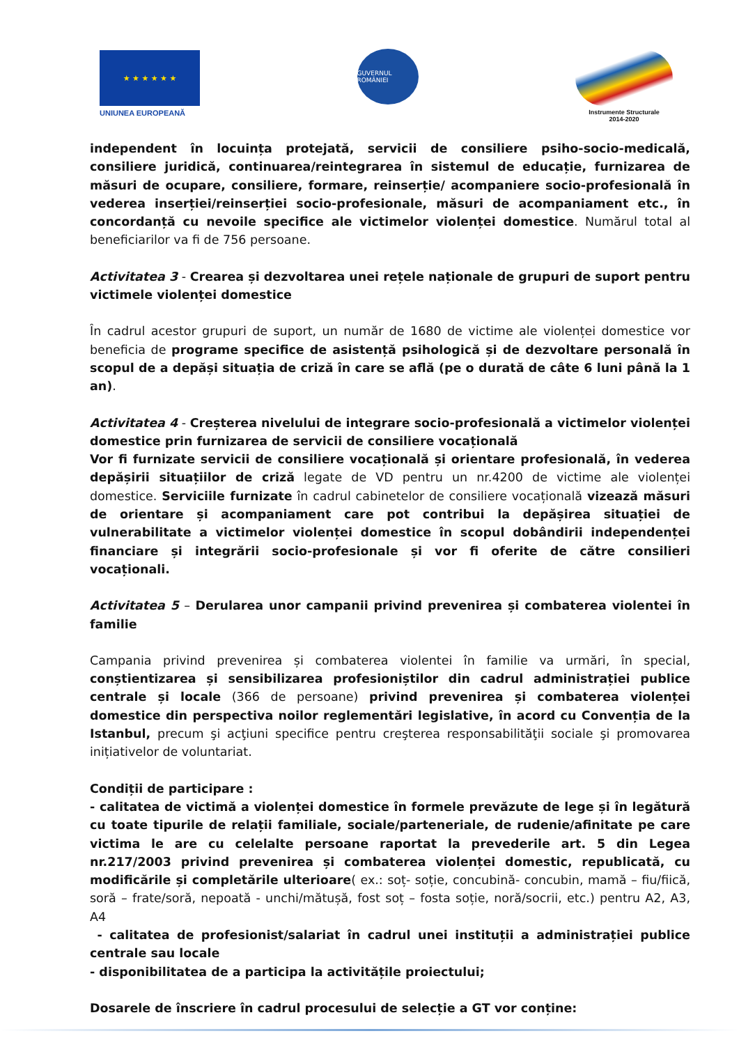★ ★ ★ ★ ★ ★
UNIUNEA EUROPEANĂ
GUVERNUL ROMÂNIEI
Instrumente Structurale
2014-2020
independent în locuința protejată, servicii de consiliere psiho-socio-medicală, consiliere juridică, continuarea/reintegrarea în sistemul de educație, furnizarea de măsuri de ocupare, consiliere, formare, reinserție/ acompaniere socio-profesională în vederea inserției/reinserției socio-profesionale, măsuri de acompaniament etc., în concordanță cu nevoile specifice ale victimelor violenței domestice. Numărul total al beneficiarilor va fi de 756 persoane.
Activitatea 3 - Crearea și dezvoltarea unei rețele naționale de grupuri de suport pentru victimele violenței domestice
În cadrul acestor grupuri de suport, un număr de 1680 de victime ale violenței domestice vor beneficia de programe specifice de asistență psihologică și de dezvoltare personală în scopul de a depăși situația de criză în care se află (pe o durată de câte 6 luni până la 1 an).
Activitatea 4 - Creșterea nivelului de integrare socio-profesională a victimelor violenței domestice prin furnizarea de servicii de consiliere vocațională
Vor fi furnizate servicii de consiliere vocațională și orientare profesională, în vederea depășirii situațiilor de criză legate de VD pentru un nr.4200 de victime ale violenței domestice. Serviciile furnizate în cadrul cabinetelor de consiliere vocațională vizează măsuri de orientare și acompaniament care pot contribui la depășirea situației de vulnerabilitate a victimelor violenței domestice în scopul dobândirii independenței financiare și integrării socio-profesionale și vor fi oferite de către consilieri vocaționali.
Activitatea 5 – Derularea unor campanii privind prevenirea și combaterea violentei în familie
Campania privind prevenirea și combaterea violentei în familie va urmări, în special, conștientizarea și sensibilizarea profesioniștilor din cadrul administrației publice centrale și locale (366 de persoane) privind prevenirea și combaterea violenței domestice din perspectiva noilor reglementări legislative, în acord cu Convenția de la Istanbul, precum şi acţiuni specifice pentru creşterea responsabilităţii sociale şi promovarea inițiativelor de voluntariat.
Condiții de participare :
- calitatea de victimă a violenței domestice în formele prevăzute de lege și în legătură cu toate tipurile de relații familiale, sociale/parteneriale, de rudenie/afinitate pe care victima le are cu celelalte persoane raportat la prevederile art. 5 din Legea nr.217/2003 privind prevenirea și combaterea violenței domestic, republicată, cu modificările și completările ulterioare( ex.: soț- soție, concubină- concubin, mamă – fiu/fiică, soră – frate/soră, nepoată - unchi/mătușă, fost soț – fosta soție, noră/socrii, etc.) pentru A2, A3, A4
- calitatea de profesionist/salariat în cadrul unei instituții a administrației publice centrale sau locale
- disponibilitatea de a participa la activitățile proiectului;
Dosarele de înscriere în cadrul procesului de selecție a GT vor conține: